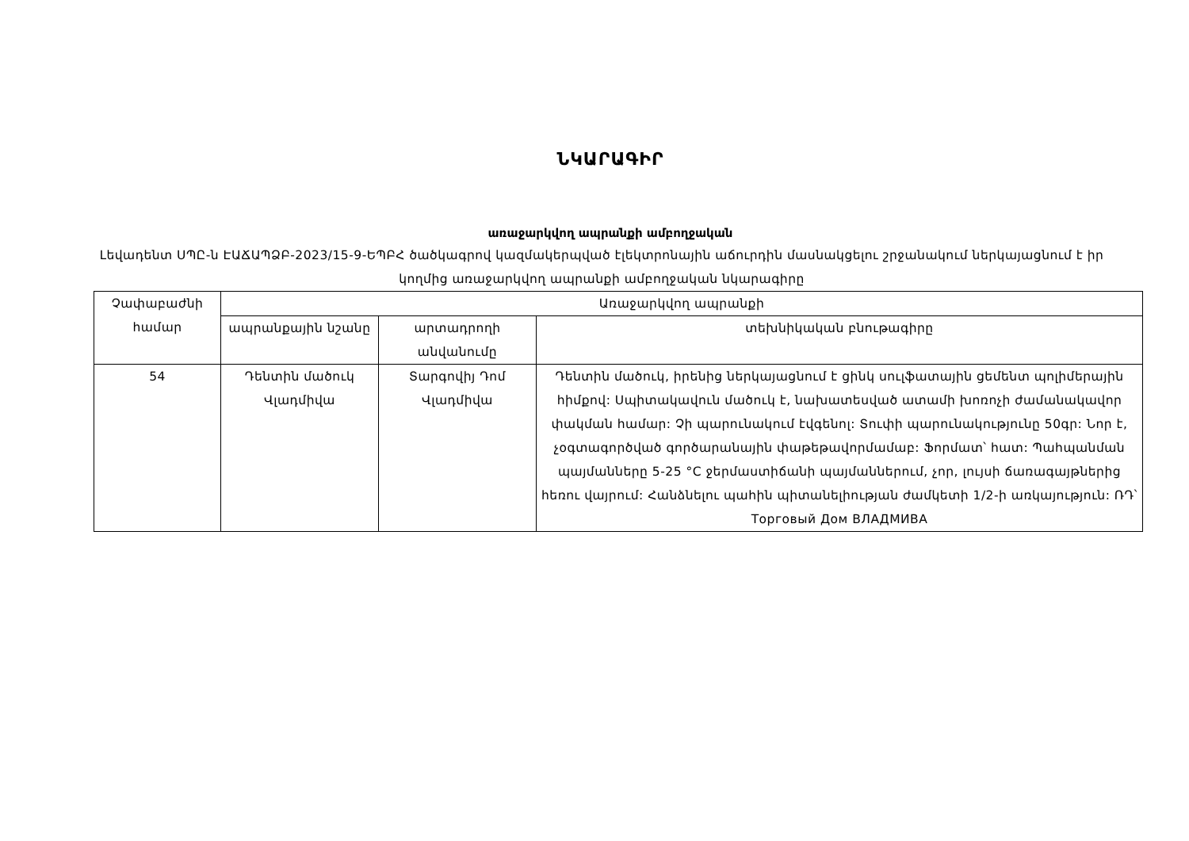ՆԿԱՐԱԳԻՐ
առաջարկվող ապրանքի ամբողջական
Լեվադենտ ՍՊԸ-ն ԷԱՃԱՊՁԲ-2023/15-9-ԵՊԲՀ ծածկագրով կազմակերպված էլեկտրոնային աճուրդին մասնակցելու շրջանակում ներկայացնում է իր կողմից առաջարկվող ապրանքի ամբողջական նկարագիրը
| Չափաբաժնի համար | Առաջարկվող ապրանքի | | |
| --- | --- | --- | --- |
| | ապրանքային նշանը | արտադրողի անվանումը | տեխնիկական բնութագիրը |
| 54 | Դենտին մածուկ Վլադմիվա | Տարգովիյ Դոմ Վլադմիվա | Դենտին մածուկ, իրենից ներկայացնում է ցինկ սուլֆատային ցեմենտ պոլիմերային հիմքով: Սպիտակավուն մածուկ է, նախատեսված ատամի խոռոչի ժամանակավոր փակման համար: Չի պարունակում էվգենոլ: Տուփի պարունակությունը 50գր: Նոր է, չօգտագործված գործարանային փաթեթավորմամաբ: Ֆորմատ՝ հատ: Պահպանման պայմանները 5-25 °C ջերմաստիճանի պայմաններում, չոր, լույսի ճառագայթներից հեռու վայրում: Հանձնելու պահին պիտանելիության ժամկետի 1/2-ի առկայություն: ՌԴ՝ Торговый Дом ВЛАДМИВА |